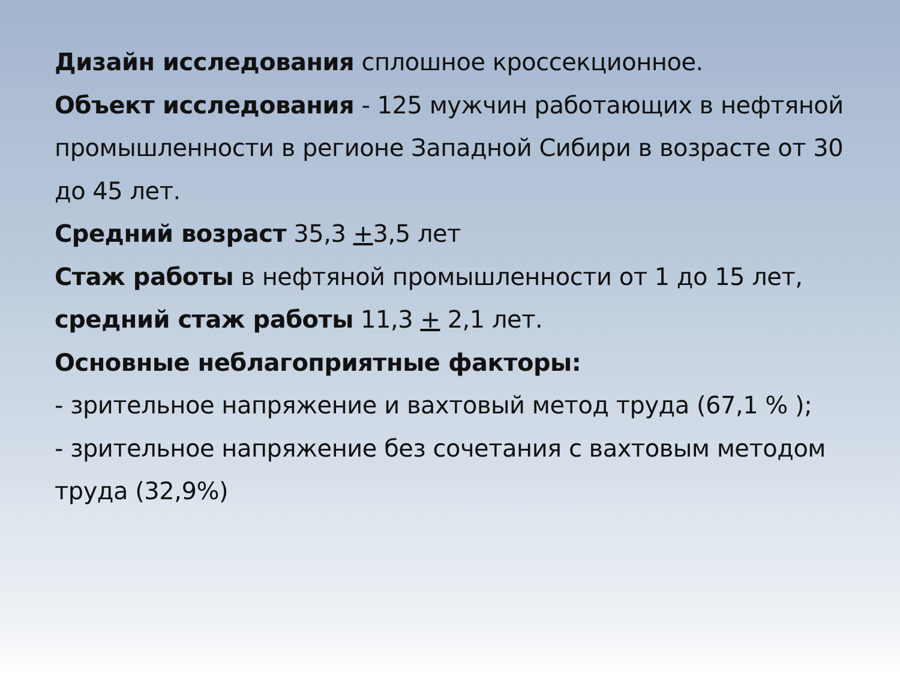Дизайн исследования сплошное кроссекционное.
Объект исследования - 125 мужчин работающих в нефтяной промышленности в регионе Западной Сибири в возрасте от 30 до 45 лет.
Средний возраст 35,3 +3,5 лет
Стаж работы в нефтяной промышленности от 1 до 15 лет, средний стаж работы 11,3 + 2,1 лет.
Основные неблагоприятные факторы:
- зрительное напряжение и вахтовый метод труда (67,1 % );
- зрительное напряжение без сочетания с вахтовым методом труда (32,9%)